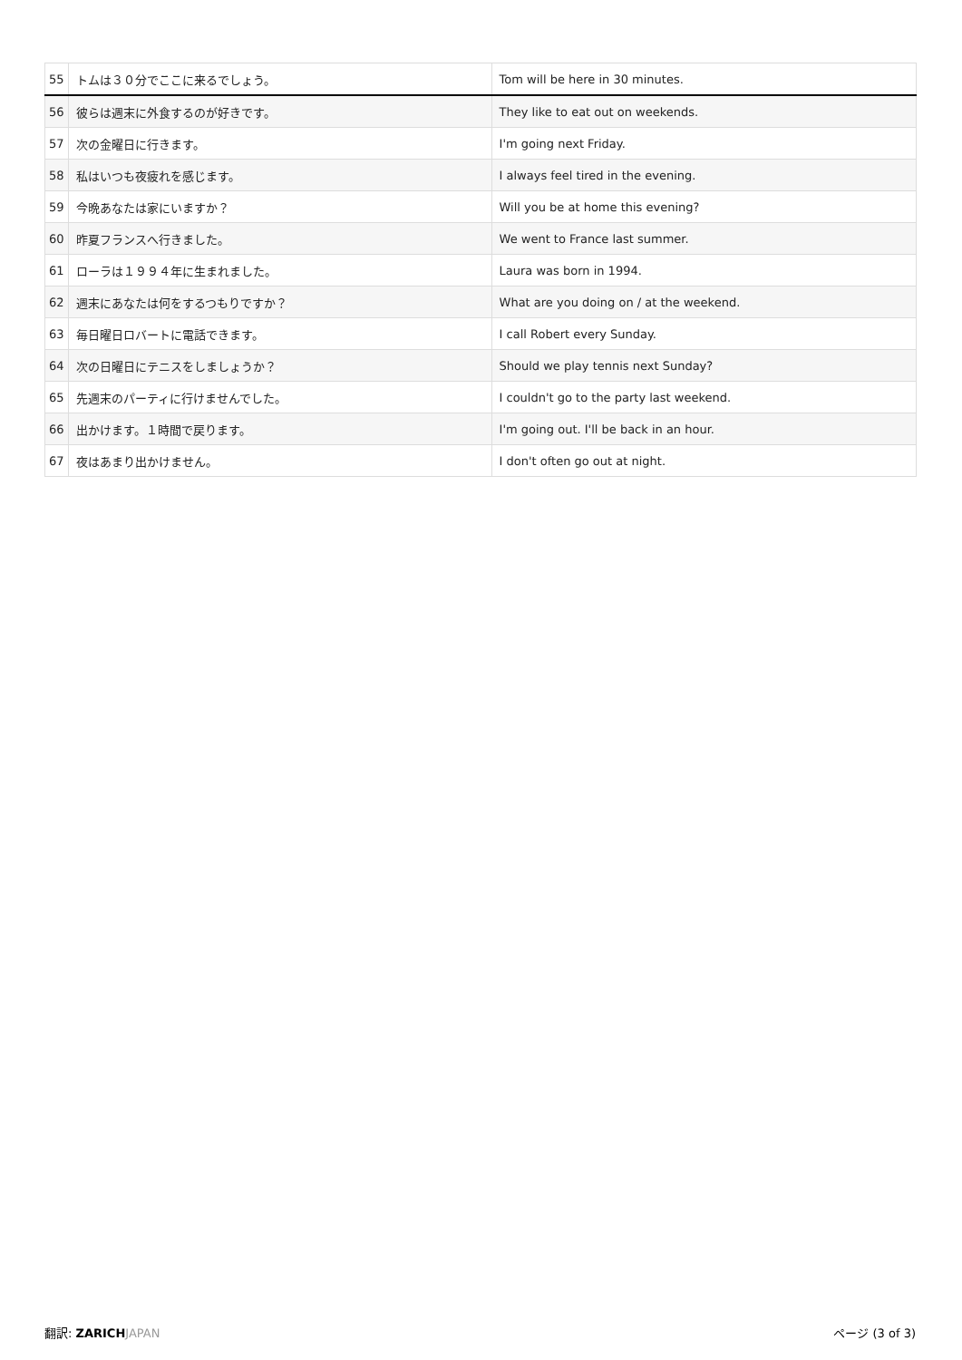| 55 | トムは３０分でここに来るでしょう。 | Tom will be here in 30 minutes. |
| 56 | 彼らは週末に外食するのが好きです。 | They like to eat out on weekends. |
| 57 | 次の金曜日に行きます。 | I'm going next Friday. |
| 58 | 私はいつも夜疲れを感じます。 | I always feel tired in the evening. |
| 59 | 今晩あなたは家にいますか？ | Will you be at home this evening? |
| 60 | 昨夏フランスへ行きました。 | We went to France last summer. |
| 61 | ローラは１９９４年に生まれました。 | Laura was born in 1994. |
| 62 | 週末にあなたは何をするつもりですか？ | What are you doing on / at the weekend. |
| 63 | 毎日曜日ロバートに電話できます。 | I call Robert every Sunday. |
| 64 | 次の日曜日にテニスをしましょうか？ | Should we play tennis next Sunday? |
| 65 | 先週末のパーティに行けませんでした。 | I couldn't go to the party last weekend. |
| 66 | 出かけます。１時間で戻ります。 | I'm going out. I'll be back in an hour. |
| 67 | 夜はあまり出かけません。 | I don't often go out at night. |
翻訳: ZARICH JAPAN ページ (3 of 3)